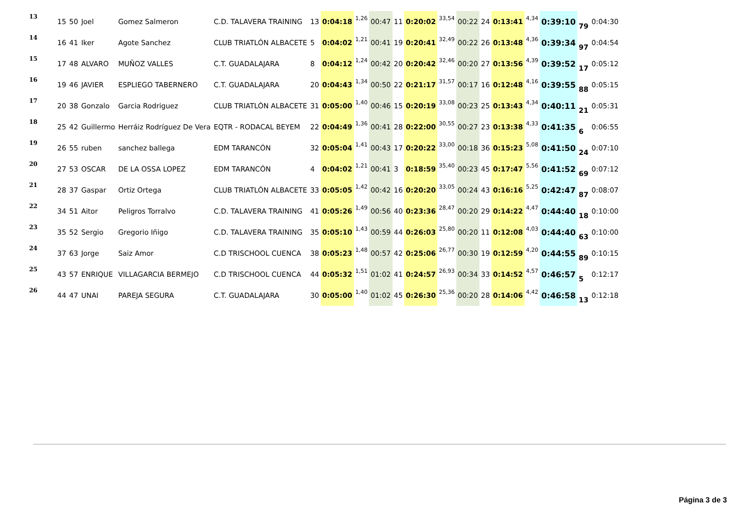| 13 | 15 | 50 | Joel | Gomez Salmeron | C.D. TALAVERA TRAINING | 13 | 0:04:18 | 1,26 | 00:47 | 11 | 0:20:02 | 33,54 | 00:22 | 24 | 0:13:41 | 4,34 | 0:39:10 | 79 | 0:04:30 |
| 14 | 16 | 41 | Iker | Agote Sanchez | CLUB TRIATLÓN ALBACETE | 5 | 0:04:02 | 1,21 | 00:41 | 19 | 0:20:41 | 32,49 | 00:22 | 26 | 0:13:48 | 4,36 | 0:39:34 | 97 | 0:04:54 |
| 15 | 17 | 48 | ALVARO | MUÑOZ VALLES | C.T. GUADALAJARA | 8 | 0:04:12 | 1,24 | 00:42 | 20 | 0:20:42 | 32,46 | 00:20 | 27 | 0:13:56 | 4,39 | 0:39:52 | 17 | 0:05:12 |
| 16 | 19 | 46 | JAVIER | ESPLIEGO TABERNERO | C.T. GUADALAJARA | 20 | 0:04:43 | 1,34 | 00:50 | 22 | 0:21:17 | 31,57 | 00:17 | 16 | 0:12:48 | 4,16 | 0:39:55 | 88 | 0:05:15 |
| 17 | 20 | 38 | Gonzalo | Garcia Rodriguez | CLUB TRIATLÓN ALBACETE | 31 | 0:05:00 | 1,40 | 00:46 | 15 | 0:20:19 | 33,08 | 00:23 | 25 | 0:13:43 | 4,34 | 0:40:11 | 21 | 0:05:31 |
| 18 | 25 | 42 | Guillermo | Herráiz Rodríguez De Vera | EQTR - RODACAL BEYEM | 22 | 0:04:49 | 1,36 | 00:41 | 28 | 0:22:00 | 30,55 | 00:27 | 23 | 0:13:38 | 4,33 | 0:41:35 | 6 | 0:06:55 |
| 19 | 26 | 55 | ruben | sanchez ballega | EDM TARANCÓN | 32 | 0:05:04 | 1,41 | 00:43 | 17 | 0:20:22 | 33,00 | 00:18 | 36 | 0:15:23 | 5,08 | 0:41:50 | 24 | 0:07:10 |
| 20 | 27 | 53 | OSCAR | DE LA OSSA LOPEZ | EDM TARANCÓN | 4 | 0:04:02 | 1,21 | 00:41 | 3 | 0:18:59 | 35,40 | 00:23 | 45 | 0:17:47 | 5,56 | 0:41:52 | 69 | 0:07:12 |
| 21 | 28 | 37 | Gaspar | Ortiz Ortega | CLUB TRIATLÓN ALBACETE | 33 | 0:05:05 | 1,42 | 00:42 | 16 | 0:20:20 | 33,05 | 00:24 | 43 | 0:16:16 | 5,25 | 0:42:47 | 87 | 0:08:07 |
| 22 | 34 | 51 | Aitor | Peligros Torralvo | C.D. TALAVERA TRAINING | 41 | 0:05:26 | 1,49 | 00:56 | 40 | 0:23:36 | 28,47 | 00:20 | 29 | 0:14:22 | 4,47 | 0:44:40 | 18 | 0:10:00 |
| 23 | 35 | 52 | Sergio | Gregorio Iñigo | C.D. TALAVERA TRAINING | 35 | 0:05:10 | 1,43 | 00:59 | 44 | 0:26:03 | 25,80 | 00:20 | 11 | 0:12:08 | 4,03 | 0:44:40 | 63 | 0:10:00 |
| 24 | 37 | 63 | Jorge | Saiz Amor | C.D TRISCHOOL CUENCA | 38 | 0:05:23 | 1,48 | 00:57 | 42 | 0:25:06 | 26,77 | 00:30 | 19 | 0:12:59 | 4,20 | 0:44:55 | 89 | 0:10:15 |
| 25 | 43 | 57 | ENRIQUE | VILLAGARCIA BERMEJO | C.D TRISCHOOL CUENCA | 44 | 0:05:32 | 1,51 | 01:02 | 41 | 0:24:57 | 26,93 | 00:34 | 33 | 0:14:52 | 4,57 | 0:46:57 | 5 | 0:12:17 |
| 26 | 44 | 47 | UNAI | PAREJA SEGURA | C.T. GUADALAJARA | 30 | 0:05:00 | 1,40 | 01:02 | 45 | 0:26:30 | 25,36 | 00:20 | 28 | 0:14:06 | 4,42 | 0:46:58 | 13 | 0:12:18 |
Página 3 de 3